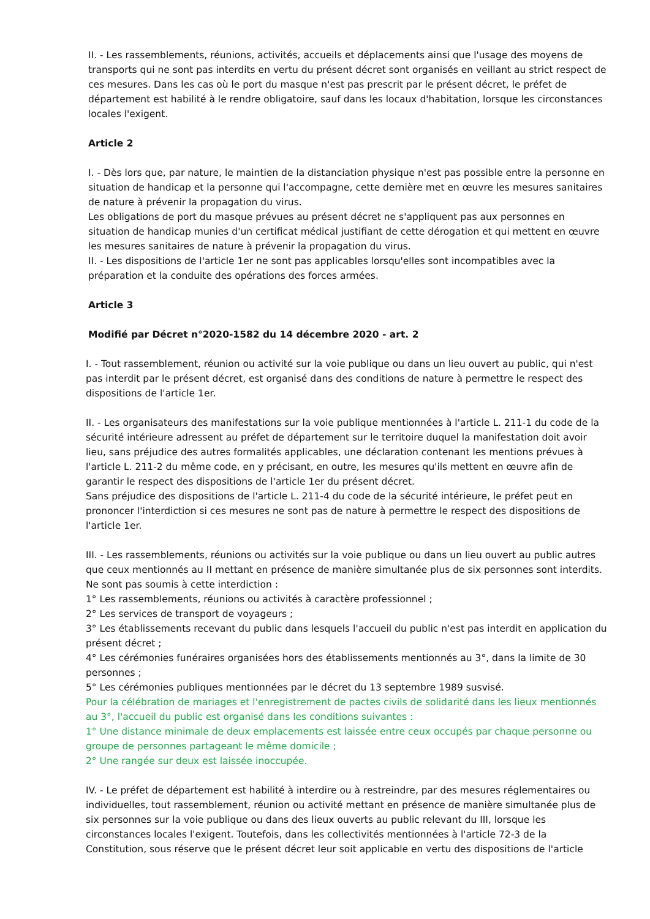II. - Les rassemblements, réunions, activités, accueils et déplacements ainsi que l'usage des moyens de transports qui ne sont pas interdits en vertu du présent décret sont organisés en veillant au strict respect de ces mesures. Dans les cas où le port du masque n'est pas prescrit par le présent décret, le préfet de département est habilité à le rendre obligatoire, sauf dans les locaux d'habitation, lorsque les circonstances locales l'exigent.
Article 2
I. - Dès lors que, par nature, le maintien de la distanciation physique n'est pas possible entre la personne en situation de handicap et la personne qui l'accompagne, cette dernière met en œuvre les mesures sanitaires de nature à prévenir la propagation du virus.
Les obligations de port du masque prévues au présent décret ne s'appliquent pas aux personnes en situation de handicap munies d'un certificat médical justifiant de cette dérogation et qui mettent en œuvre les mesures sanitaires de nature à prévenir la propagation du virus.
II. - Les dispositions de l'article 1er ne sont pas applicables lorsqu'elles sont incompatibles avec la préparation et la conduite des opérations des forces armées.
Article 3
Modifié par Décret n°2020-1582 du 14 décembre 2020 - art. 2
I. - Tout rassemblement, réunion ou activité sur la voie publique ou dans un lieu ouvert au public, qui n'est pas interdit par le présent décret, est organisé dans des conditions de nature à permettre le respect des dispositions de l'article 1er.
II. - Les organisateurs des manifestations sur la voie publique mentionnées à l'article L. 211-1 du code de la sécurité intérieure adressent au préfet de département sur le territoire duquel la manifestation doit avoir lieu, sans préjudice des autres formalités applicables, une déclaration contenant les mentions prévues à l'article L. 211-2 du même code, en y précisant, en outre, les mesures qu'ils mettent en œuvre afin de garantir le respect des dispositions de l'article 1er du présent décret.
Sans préjudice des dispositions de l'article L. 211-4 du code de la sécurité intérieure, le préfet peut en prononcer l'interdiction si ces mesures ne sont pas de nature à permettre le respect des dispositions de l'article 1er.
III. - Les rassemblements, réunions ou activités sur la voie publique ou dans un lieu ouvert au public autres que ceux mentionnés au II mettant en présence de manière simultanée plus de six personnes sont interdits.
Ne sont pas soumis à cette interdiction :
1° Les rassemblements, réunions ou activités à caractère professionnel ;
2° Les services de transport de voyageurs ;
3° Les établissements recevant du public dans lesquels l'accueil du public n'est pas interdit en application du présent décret ;
4° Les cérémonies funéraires organisées hors des établissements mentionnés au 3°, dans la limite de 30 personnes ;
5° Les cérémonies publiques mentionnées par le décret du 13 septembre 1989 susvisé.
Pour la célébration de mariages et l'enregistrement de pactes civils de solidarité dans les lieux mentionnés au 3°, l'accueil du public est organisé dans les conditions suivantes :
1° Une distance minimale de deux emplacements est laissée entre ceux occupés par chaque personne ou groupe de personnes partageant le même domicile ;
2° Une rangée sur deux est laissée inoccupée.
IV. - Le préfet de département est habilité à interdire ou à restreindre, par des mesures réglementaires ou individuelles, tout rassemblement, réunion ou activité mettant en présence de manière simultanée plus de six personnes sur la voie publique ou dans des lieux ouverts au public relevant du III, lorsque les circonstances locales l'exigent. Toutefois, dans les collectivités mentionnées à l'article 72-3 de la Constitution, sous réserve que le présent décret leur soit applicable en vertu des dispositions de l'article